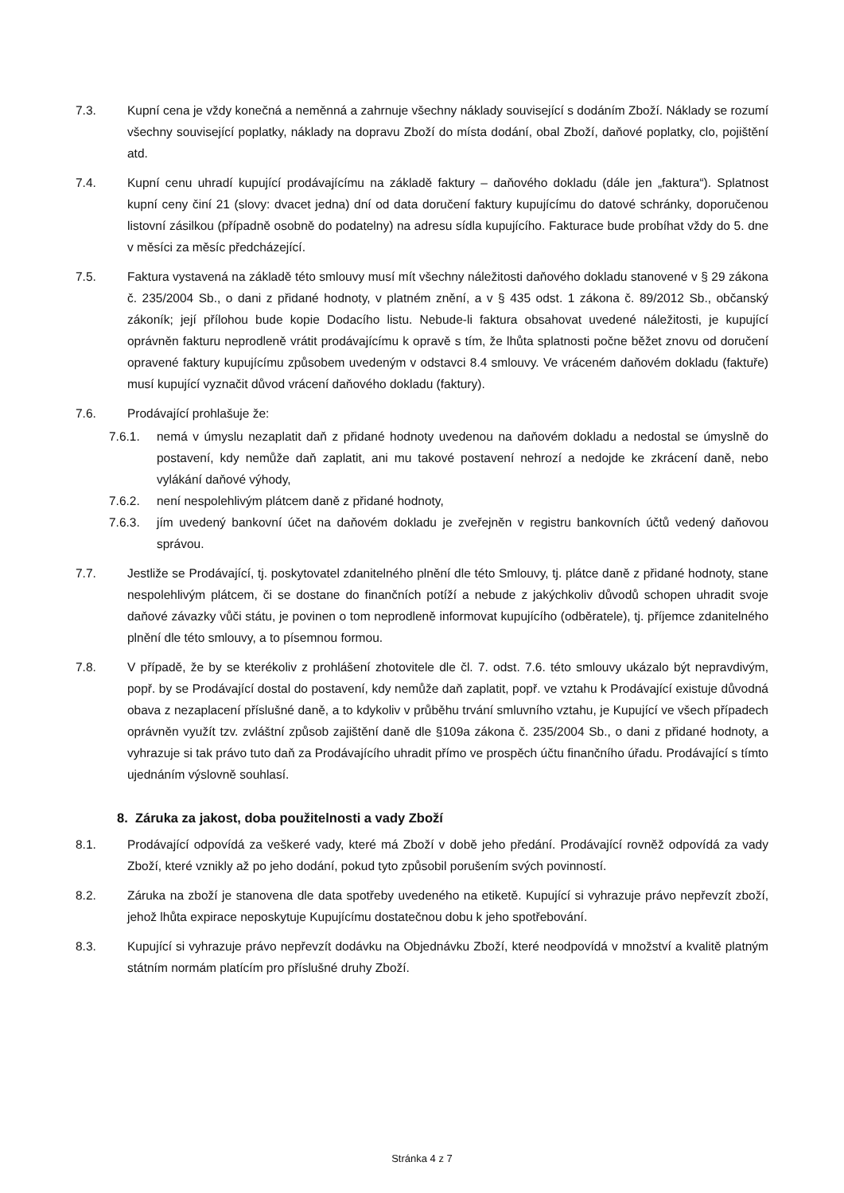7.3. Kupní cena je vždy konečná a neměnná a zahrnuje všechny náklady související s dodáním Zboží. Náklady se rozumí všechny související poplatky, náklady na dopravu Zboží do místa dodání, obal Zboží, daňové poplatky, clo, pojištění atd.
7.4. Kupní cenu uhradí kupující prodávajícímu na základě faktury – daňového dokladu (dále jen „faktura“). Splatnost kupní ceny činí 21 (slovy: dvacet jedna) dní od data doručení faktury kupujícímu do datové schránky, doporučenou listovní zásilkou (případně osobně do podatelny) na adresu sídla kupujícího. Fakturace bude probíhat vždy do 5. dne v měsíci za měsíc předcházející.
7.5. Faktura vystavená na základě této smlouvy musí mít všechny náležitosti daňového dokladu stanovené v § 29 zákona č. 235/2004 Sb., o dani z přidané hodnoty, v platném znění, a v § 435 odst. 1 zákona č. 89/2012 Sb., občanský zákoník; její přílohou bude kopie Dodacího listu. Nebude-li faktura obsahovat uvedené náležitosti, je kupující oprávněn fakturu neprodleně vrátit prodávajícímu k opravě s tím, že lhůta splatnosti počne běžet znovu od doručení opravené faktury kupujícímu způsobem uvedeným v odstavci 8.4 smlouvy. Ve vráceném daňovém dokladu (faktuře) musí kupující vyznačit důvod vrácení daňového dokladu (faktury).
7.6. Prodávající prohlašuje že:
7.6.1. nemá v úmyslu nezaplatit daň z přidané hodnoty uvedenou na daňovém dokladu a nedostal se úmyslně do postavení, kdy nemůže daň zaplatit, ani mu takové postavení nehrozí a nedojde ke zkrácení daně, nebo vylákání daňové výhody,
7.6.2. není nespolehlivým plátcem daně z přidané hodnoty,
7.6.3. jím uvedený bankovní účet na daňovém dokladu je zveřejněn v registru bankovních účtů vedený daňovou správou.
7.7. Jestliže se Prodávající, tj. poskytovatel zdanitelného plnění dle této Smlouvy, tj. plátce daně z přidané hodnoty, stane nespolehlivým plátcem, či se dostane do finančních potíží a nebude z jakýchkoliv důvodů schopen uhradit svoje daňové závazky vůči státu, je povinen o tom neprodleně informovat kupujícího (odběratele), tj. příjemce zdanitelného plnění dle této smlouvy, a to písemnou formou.
7.8. V případě, že by se kterékoliv z prohlášení zhotovitele dle čl. 7. odst. 7.6. této smlouvy ukázalo být nepravdivým, popř. by se Prodávající dostal do postavení, kdy nemůže daň zaplatit, popř. ve vztahu k Prodávající existuje důvodná obava z nezaplacení příslušné daně, a to kdykoliv v průběhu trvání smluvního vztahu, je Kupující ve všech případech oprávněn využít tzv. zvláštní způsob zajištění daně dle §109a zákona č. 235/2004 Sb., o dani z přidané hodnoty, a vyhrazuje si tak právo tuto daň za Prodávajícího uhradit přímo ve prospěch účtu finančního úřadu. Prodávající s tímto ujednáním výslovně souhlasí.
8. Záruka za jakost, doba použitelnosti a vady Zboží
8.1. Prodávající odpovídá za veškeré vady, které má Zboží v době jeho předání. Prodávající rovněž odpovídá za vady Zboží, které vznikly až po jeho dodání, pokud tyto způsobil porušením svých povinností.
8.2. Záruka na zboží je stanovena dle data spotřeby uvedeného na etiketě. Kupující si vyhrazuje právo nepřevzít zboží, jehož lhůta expirace neposkytuje Kupujícímu dostatečnou dobu k jeho spotřebování.
8.3. Kupující si vyhrazuje právo nepřevzít dodávku na Objednávku Zboží, které neodpovídá v množství a kvalitě platným státním normám platícím pro příslušné druhy Zboží.
Stránka 4 z 7